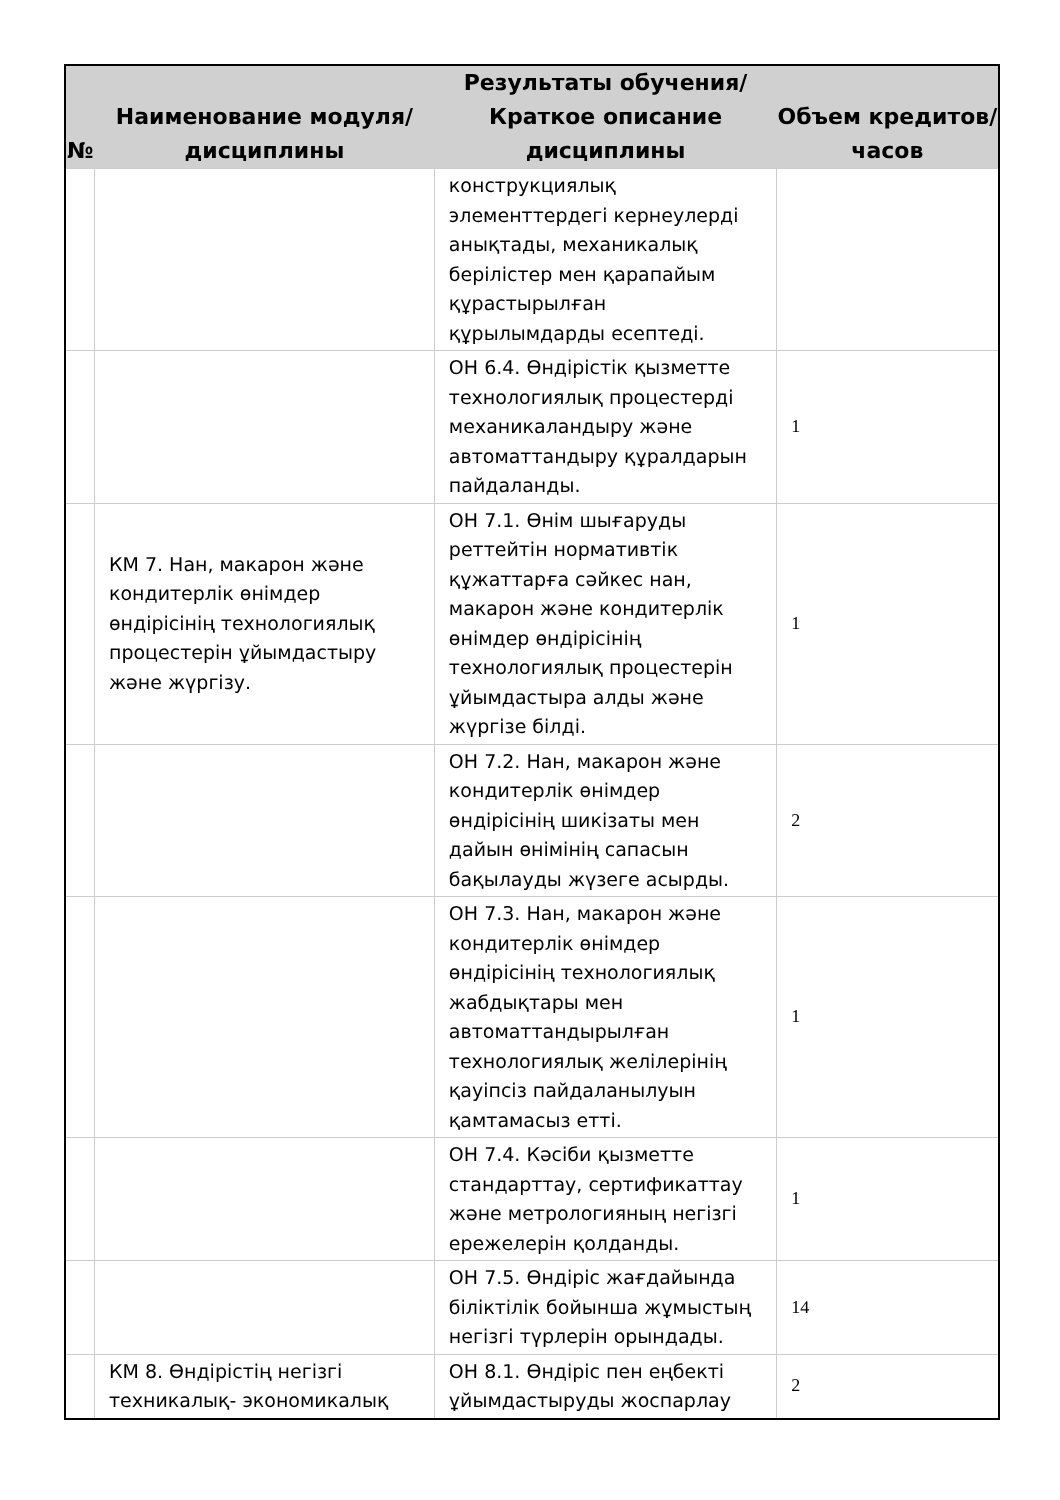| № | Наименование модуля/дисциплины | Результаты обучения/Краткое описание дисциплины | Объем кредитов/часов |
| --- | --- | --- | --- |
| | | конструкциялық элементтердегі кернеулерді анықтады, механикалық берілістер мен қарапайым құрастырылған құрылымдарды есептеді. | |
| | | ОН 6.4. Өндірістік қызметте технологиялық процестерді механикаландыру және автоматтандыру құралдарын пайдаланды. | 1 |
| | КМ 7. Нан, макарон және кондитерлік өнімдер өндірісінің технологиялық процестерін ұйымдастыру және жүргізу. | ОН 7.1. Өнім шығаруды реттейтін нормативтік құжаттарға сәйкес нан, макарон және кондитерлік өнімдер өндірісінің технологиялық процестерін ұйымдастыра алды және жүргізе білді. | 1 |
| | | ОН 7.2. Нан, макарон және кондитерлік өнімдер өндірісінің шикізаты мен дайын өнімінің сапасын бақылауды жүзеге асырды. | 2 |
| | | ОН 7.3. Нан, макарон және кондитерлік өнімдер өндірісінің технологиялық жабдықтары мен автоматтандырылған технологиялық желілерінің қауіпсіз пайдаланылуын қамтамасыз етті. | 1 |
| | | ОН 7.4. Кәсіби қызметте стандарттау, сертификаттау және метрологияның негізгі ережелерін қолданды. | 1 |
| | | ОН 7.5. Өндіріс жағдайында біліктілік бойынша жұмыстың негізгі түрлерін орындады. | 14 |
| | КМ 8. Өндірістің негізгі техникалық- экономикалық | ОН 8.1. Өндіріс пен еңбекті ұйымдастыруды жоспарлау | 2 |